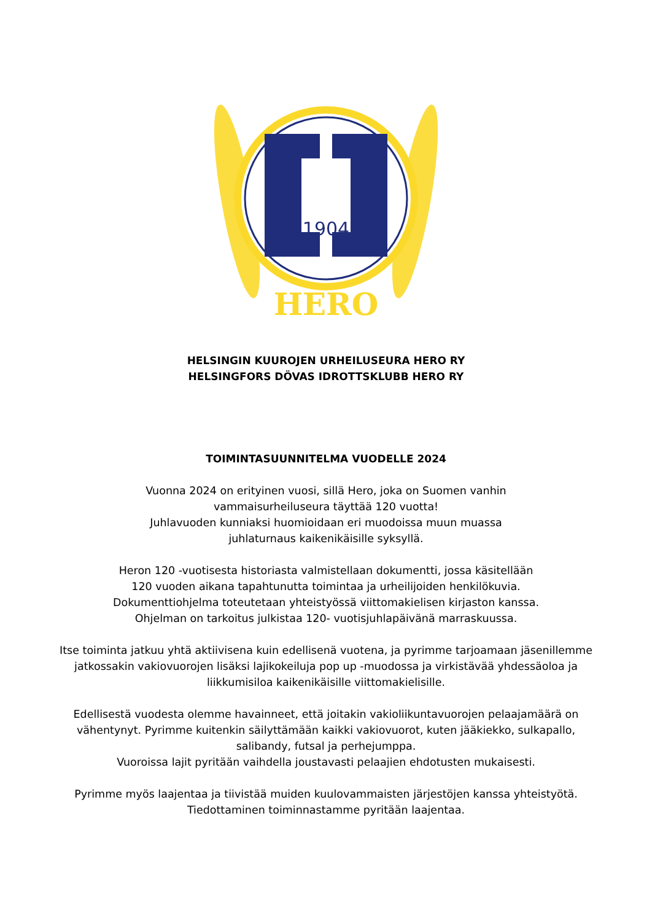1904
HERO
HELSINGIN KUUROJEN URHEILUSEURA HERO RY
HELSINGFORS DÖVAS IDROTTSKLUBB HERO RY
TOIMINTASUUNNITELMA VUODELLE 2024
Vuonna 2024 on erityinen vuosi, sillä Hero, joka on Suomen vanhin
vammaisurheiluseura täyttää 120 vuotta!
Juhlavuoden kunniaksi huomioidaan eri muodoissa muun muassa
juhlaturnaus kaikenikäisille syksyllä.
Heron 120 -vuotisesta historiasta valmistellaan dokumentti, jossa käsitellään
120 vuoden aikana tapahtunutta toimintaa ja urheilijoiden henkilökuvia.
Dokumenttiohjelma toteutetaan yhteistyössä viittomakielisen kirjaston kanssa.
Ohjelman on tarkoitus julkistaa 120- vuotisjuhlapäivänä marraskuussa.
Itse toiminta jatkuu yhtä aktiivisena kuin edellisenä vuotena, ja pyrimme tarjoamaan jäsenillemme
jatkossakin vakiovuorojen lisäksi lajikokeiluja pop up -muodossa ja virkistävää yhdessäoloa ja
liikkumisiloa kaikenikäisille viittomakielisille.
Edellisestä vuodesta olemme havainneet, että joitakin vakioliikuntavuorojen pelaajamäärä on
vähentynyt. Pyrimme kuitenkin säilyttämään kaikki vakiovuorot, kuten jääkiekko, sulkapallo,
salibandy, futsal ja perhejumppa.
Vuoroissa lajit pyritään vaihdella joustavasti pelaajien ehdotusten mukaisesti.
Pyrimme myös laajentaa ja tiivistää muiden kuulovammaisten järjestöjen kanssa yhteistyötä.
Tiedottaminen toiminnastamme pyritään laajentaa.